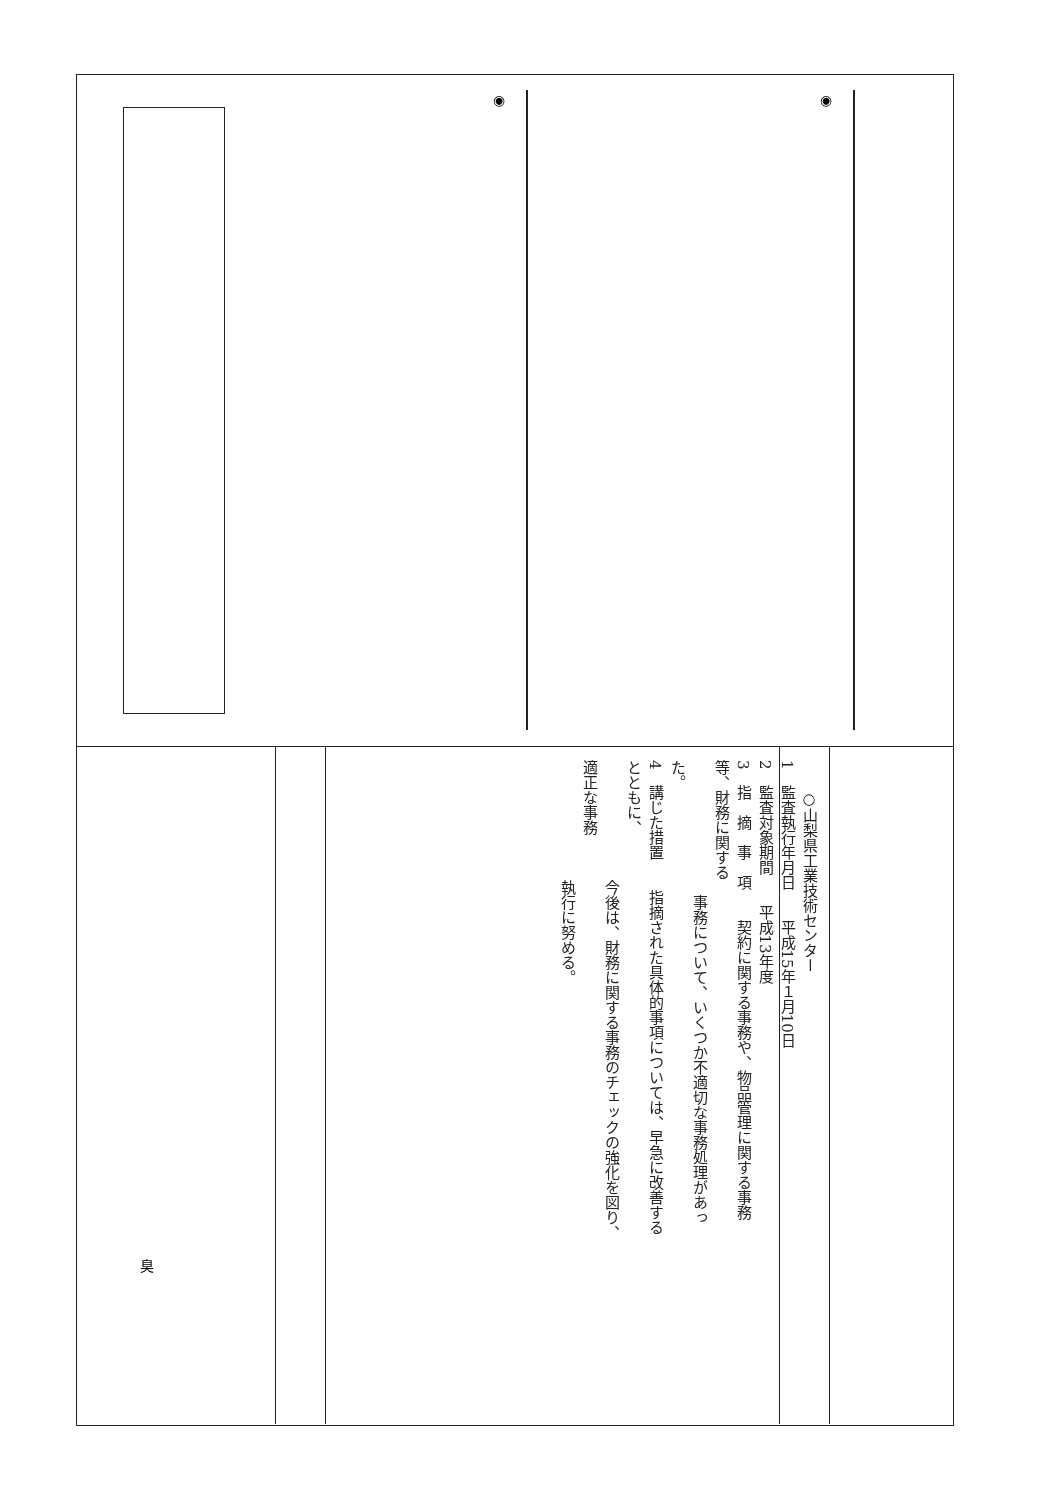◉ ◉
　　○山梨県工業技術センター
1　監査執行年月日　　平成15年１月10日
2　監査対象期間　　平成13年度
3　指　摘　事　項　　契約に関する事務や、物品管理に関する事務等、財務に関する
　　　　　　　　　事務について、いくつか不適切な事務処理があった。
4　講じた措置　　指摘された具体的事項については、早急に改善するとともに、
　　　　　　　　今後は、財務に関する事務のチェックの強化を図り、適正な事務
　　　　　　　　執行に努める。
臭